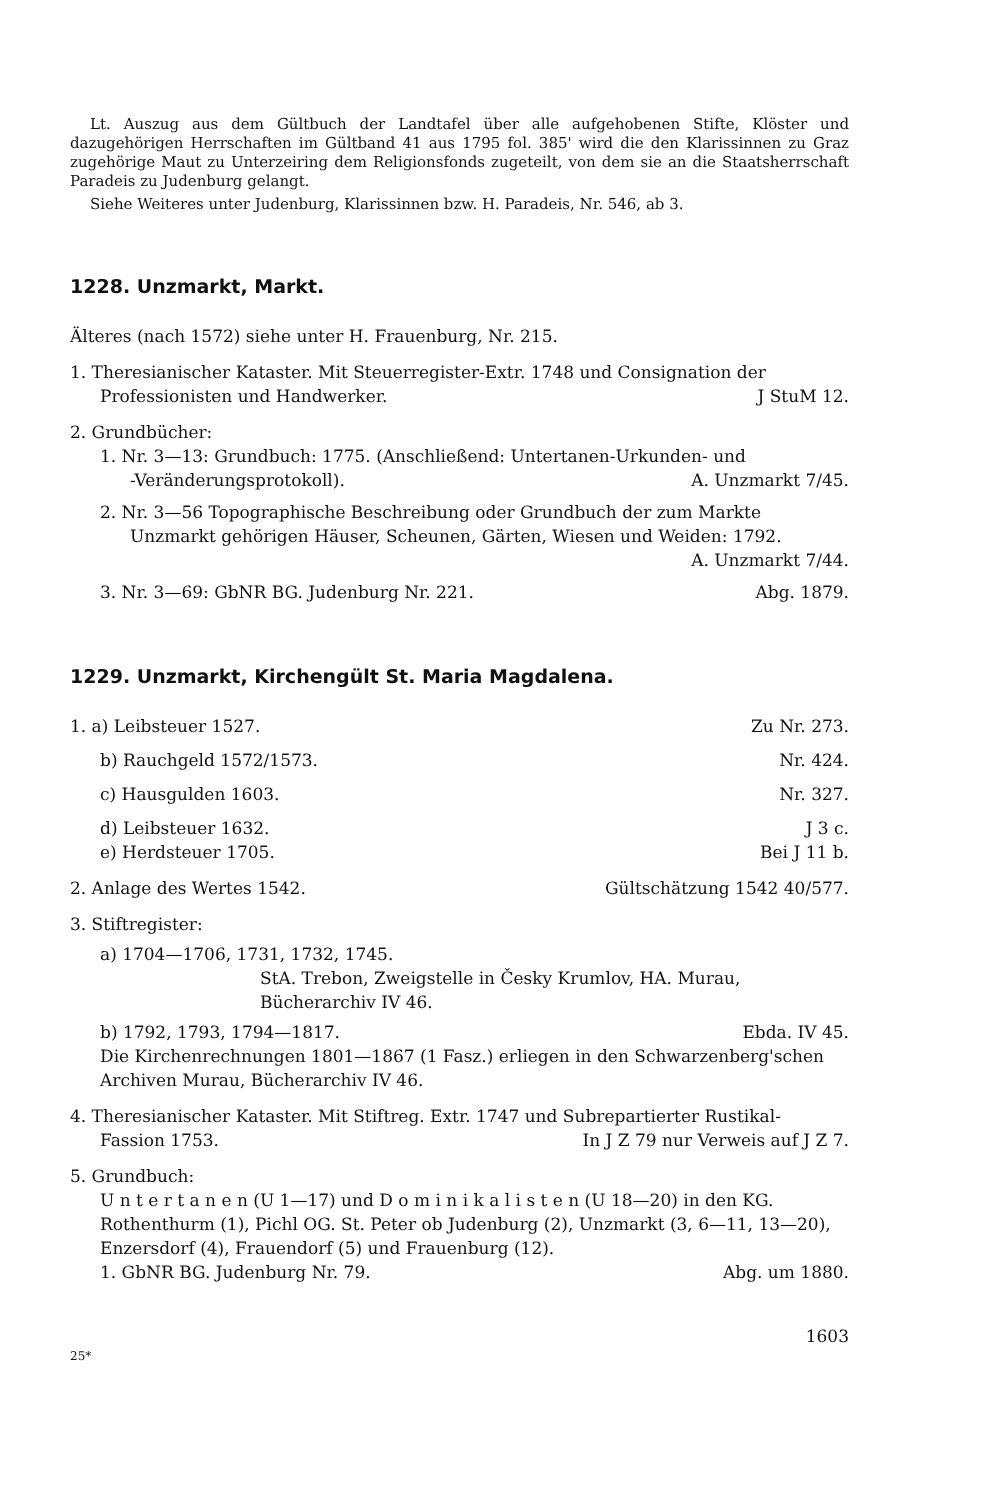Lt. Auszug aus dem Gültbuch der Landtafel über alle aufgehobenen Stifte, Klöster und dazugehörigen Herrschaften im Gültband 41 aus 1795 fol. 385' wird die den Klarissinnen zu Graz zugehörige Maut zu Unterzeiring dem Religionsfonds zugeteilt, von dem sie an die Staatsherrschaft Paradeis zu Judenburg gelangt.
Siehe Weiteres unter Judenburg, Klarissinnen bzw. H. Paradeis, Nr. 546, ab 3.
1228. Unzmarkt, Markt.
Älteres (nach 1572) siehe unter H. Frauenburg, Nr. 215.
1. Theresianischer Kataster. Mit Steuerregister-Extr. 1748 und Consignation der
Professionisten und Handwerker. J StuM 12.
2. Grundbücher:
1. Nr. 3—13: Grundbuch: 1775. (Anschließend: Untertanen-Urkunden- und
-Veränderungsprotokoll). A. Unzmarkt 7/45.
2. Nr. 3—56 Topographische Beschreibung oder Grundbuch der zum Markte
Unzmarkt gehörigen Häuser, Scheunen, Gärten, Wiesen und Weiden: 1792.
A. Unzmarkt 7/44.
3. Nr. 3—69: GbNR BG. Judenburg Nr. 221. Abg. 1879.
1229. Unzmarkt, Kirchengült St. Maria Magdalena.
1. a) Leibsteuer 1527. Zu Nr. 273.
b) Rauchgeld 1572/1573. Nr. 424.
c) Hausgulden 1603. Nr. 327.
d) Leibsteuer 1632. J 3 c.
e) Herdsteuer 1705. Bei J 11 b.
2. Anlage des Wertes 1542. Gültschätzung 1542 40/577.
3. Stiftregister:
a) 1704—1706, 1731, 1732, 1745.
StA. Trebon, Zweigstelle in Česky Krumlov, HA. Murau, Bücherarchiv IV 46.
b) 1792, 1793, 1794—1817. Ebda. IV 45.
Die Kirchenrechnungen 1801—1867 (1 Fasz.) erliegen in den Schwarzenberg'schen Archiven Murau, Bücherarchiv IV 46.
4. Theresianischer Kataster. Mit Stiftreg. Extr. 1747 und Subrepartierter Rustikal-
Fassion 1753. In J Z 79 nur Verweis auf J Z 7.
5. Grundbuch:
U n t e r t a n e n (U 1—17) und D o m i n i k a l i s t e n (U 18—20) in den KG. Rothenthurm (1), Pichl OG. St. Peter ob Judenburg (2), Unzmarkt (3, 6—11, 13—20), Enzersdorf (4), Frauendorf (5) und Frauenburg (12).
1. GbNR BG. Judenburg Nr. 79. Abg. um 1880.
25* 1603